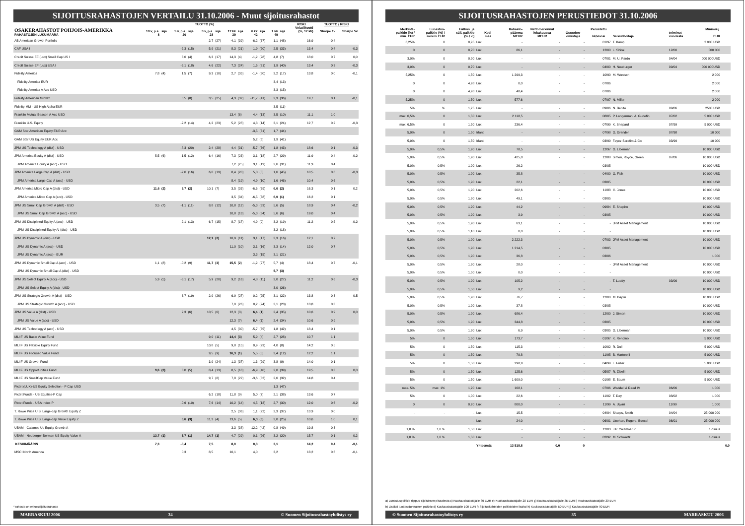SIJOITUSRAHASTOJEN VERTAILU 31.10.2006 - Muut sijoitusrahastot
| | TUOTTO (%) | | | | | | | | | | | | RISKI | TUOTTO / RISKI | |
| --- | --- | --- | --- | --- | --- | --- | --- | --- | --- | --- | --- | --- | --- | --- | --- |
| OSAKERAHASTOT POHJOIS-AMERIKKA | 10 v, p.a. | sija | 5 v, p.a. | sija | 3 v, p.a. | sija | 12 kk | sija | 6 kk | sija | 1 kk | sija | Volatiliteetti (%, 12 kk) | Sharpe 1v | Sharpe 5v |
| RAHASTOJEN LUKUMÄÄRÄ | 8 | | 20 | | 28 | | 39 | | 42 | | 49 | | | | |
| AB American Growth Portfolio | | | | | 2,7 | (27) | -4,1 | (39) | -6,2 | (37) | 1,1 | (48) | 16,9 | -0,4 | |
| CAF USA I | | | -2,3 | (15) | 5,9 | (21) | 8,3 | (21) | 1,9 | (20) | 2,5 | (33) | 13,4 | 0,4 | -0,3 |
| Credit Suisse EF (Lux) Small Cap US I | | | 3,0 | (4) | 6,3 | (17) | 14,3 | (4) | -1,2 | (28) | 4,8 | (7) | 18,0 | 0,7 | 0,0 |
| Credit Suisse EF (Lux) USA I | | | -3,1 | (18) | 4,6 | (22) | 7,3 | (24) | 1,6 | (21) | 1,9 | (40) | 13,4 | 0,3 | -0,3 |
| Fidelity America | 7,8 | (4) | 1,5 | (7) | 9,3 | (10) | 2,7 | (35) | -1,4 | (30) | 3,2 | (17) | 13,8 | 0,0 | -0,1 |
| Fidelity America EUR | | | | | | | | | | | 3,4 | (13) | | | |
| Fidelity America A Acc USD | | | | | | | | | | | 3,3 | (15) | | | |
| Fidelity American Growth | | | 0,5 | (8) | 3,5 | (25) | 4,3 | (32) | -11,7 | (41) | 2,3 | (36) | 19,7 | 0,1 | -0,1 |
| Fidelity MM - US High Alpha EUR | | | | | | | | | | | 3,5 | (11) | | | |
| Franklin Mutual Beacon A Acc USD | | | | | | | 13,4 | (6) | 4,4 | (13) | 3,5 | (10) | 11,1 | 1,0 | |
| Franklin U.S. Equity | | | -2,2 | (14) | 4,2 | (23) | 5,2 | (28) | 4,3 | (14) | 3,1 | (24) | 12,7 | 0,2 | -0,3 |
| GAM Star American Equity EUR Acc | | | | | | | | | -3,5 | (31) | 1,7 | (44) | | | |
| GAM Star US Equity EUR Acc | | | | | | | | | 5,2 | (6) | 1,9 | (41) | | | |
| JPM US Technology A (dist) - USD | | | -8,3 | (20) | 2,4 | (28) | 4,4 | (31) | -5,7 | (36) | 1,8 | (43) | 18,6 | 0,1 | -0,3 |
| JPM America Equity A (dist) - USD | 5,5 | (6) | -1,5 | (12) | 6,4 | (16) | 7,3 | (23) | 3,1 | (18) | 2,7 | (29) | 11,9 | 0,4 | -0,2 |
| JPM America Equity A (acc) - USD | | | | | | | 7,2 | (25) | 3,1 | (19) | 2,6 | (31) | 11,9 | 0,4 | |
| JPM America Large Cap A (dist) - USD | | | -2,6 | (16) | 6,0 | (19) | 8,4 | (20) | 5,0 | (8) | 1,6 | (45) | 10,5 | 0,6 | -0,3 |
| JPM America Large Cap A (acc) - USD | | | | | | | 8,4 | (19) | 4,9 | (10) | 1,6 | (46) | 10,4 | 0,6 | |
| JPM America Micro Cap A (dist) - USD | 11,6 | (2) | 5,7 | (2) | 10,1 | (7) | 3,5 | (33) | -6,6 | (39) | 6,0 | (2) | 16,3 | 0,1 | 0,2 |
| JPM America Micro Cap A (acc) - USD | | | | | | | 3,5 | (34) | -6,5 | (38) | 6,0 | (1) | 16,2 | 0,1 | |
| JPM US Small Cap Growth A (dist) - USD | 3,5 | (7) | -1,1 | (11) | 8,8 | (12) | 10,8 | (12) | -5,3 | (33) | 5,6 | (5) | 18,9 | 0,4 | -0,2 |
| JPM US Small Cap Growth A (acc) - USD | | | | | | | 10,8 | (13) | -5,3 | (34) | 5,6 | (6) | 19,0 | 0,4 | |
| JPM US Disciplined Equity A (acc) - USD | | | -2,1 | (13) | 6,7 | (15) | 8,7 | (17) | 4,9 | (9) | 3,2 | (19) | 11,2 | 0,5 | -0,2 |
| JPM US Disciplined Equity AI (dist) - USD | | | | | | | | | | | 3,2 | (18) | | | |
| JPM US Dynamic A (dist) - USD | | | | | 12,1 | (2) | 10,9 | (11) | 3,1 | (17) | 3,3 | (16) | 12,1 | 0,7 | |
| JPM US Dynamic A (acc) - USD | | | | | | | 11,0 | (10) | 3,1 | (16) | 3,3 | (14) | 12,0 | 0,7 | |
| JPM US Dynamic A (acc) - EUR | | | | | | | | | 3,3 | (15) | 3,1 | (21) | | | |
| JPM US Dynamic Small Cap A (acc) - USD | 1,1 | (8) | -0,2 | (9) | 11,7 | (3) | 15,5 | (2) | -1,2 | (27) | 5,7 | (4) | 18,4 | 0,7 | -0,1 |
| JPM US Dynamic Small Cap A (dist) - USD | | | | | | | | | | | 5,7 | (3) | | | |
| JPM US Select Equity A (acc) - USD | 5,9 | (5) | -3,1 | (17) | 5,9 | (20) | 9,2 | (16) | 4,8 | (11) | 3,0 | (27) | 11,2 | 0,6 | -0,3 |
| JPM US Select Equity A (dist) - USD | | | | | | | | | | | 3,0 | (26) | | | |
| JPM US Strategic Growth A (dist) - USD | | | -6,7 | (19) | 2,9 | (26) | 6,9 | (27) | 0,2 | (25) | 3,1 | (22) | 13,8 | 0,3 | -0,5 |
| JPM US Strategic Growth A (acc) - USD | | | | | | | 7,0 | (26) | 0,2 | (24) | 3,1 | (23) | 13,8 | 0,3 | |
| JPM US Value A (dist) - USD | | | 2,3 | (6) | 10,5 | (6) | 12,3 | (8) | 6,4 | (1) | 2,4 | (35) | 10,6 | 0,9 | 0,0 |
| JPM US Value A (acc) - USD | | | | | | | 12,3 | (7) | 6,4 | (2) | 2,4 | (34) | 10,6 | 0,9 | |
| JPM US Technology A (acc) - USD | | | | | | | 4,5 | (30) | -5,7 | (35) | 1,8 | (42) | 18,4 | 0,1 | |
| MLIIF US Basic Value Fund | | | | | 9,0 | (11) | 14,4 | (3) | 5,9 | (4) | 2,7 | (28) | 10,7 | 1,1 | |
| MLIIF US Flexible Equity Fund | | | | | 10,8 | (5) | 9,8 | (15) | 0,9 | (23) | 4,0 | (8) | 14,2 | 0,5 | |
| MLIIF US Focused Value Fund | | | | | 9,5 | (9) | 16,3 | (1) | 5,5 | (5) | 3,4 | (12) | 12,2 | 1,1 | |
| MLIIF US Growth Fund | | | | | 3,9 | (24) | 1,3 | (37) | -1,3 | (29) | 3,8 | (9) | 14,0 | -0,1 | |
| MLIIF US Opportunities Fund | 9,6 | (3) | 3,0 | (5) | 8,4 | (13) | 8,5 | (18) | -6,9 | (40) | 2,0 | (39) | 19,5 | 0,3 | 0,0 |
| MLIIF US SmallCap Value Fund | | | | | 9,7 | (8) | 7,8 | (22) | -3,6 | (32) | 2,6 | (32) | 14,8 | 0,4 | |
| Pictet (LUX)-US Equity Selection - P Cap USD | | | | | | | | | | | 1,3 | (47) | | | |
| Pictet Funds - US Equities-P Cap | | | | | 6,2 | (18) | 11,8 | (9) | 5,0 | (7) | 2,1 | (38) | 13,6 | 0,7 | |
| Pictet Funds - USA Index P | | | -0,6 | (10) | 7,6 | (14) | 10,2 | (14) | 4,5 | (12) | 2,7 | (30) | 12,0 | 0,6 | -0,2 |
| T. Rowe Price U.S. Large-cap Growth Equity Z | | | | | | | 2,5 | (36) | 1,1 | (22) | 2,3 | (37) | 13,9 | 0,0 | |
| T. Rowe Price U.S. Large-cap Value Equity Z | | | 3,6 | (3) | 11,3 | (4) | 13,6 | (5) | 6,3 | (3) | 3,0 | (25) | 10,6 | 1,0 | 0,1 |
| UBAM - Calamos Us Equity Growth A | | | | | | | -3,3 | (38) | -12,2 | (42) | 0,8 | (49) | 19,8 | -0,3 | |
| UBAM - Neuberger Berman US Equity Value A | 13,7 | (1) | 5,7 | (1) | 14,7 | (1) | 4,7 | (29) | 0,1 | (26) | 3,2 | (20) | 15,7 | 0,1 | 0,2 |
| KESKIMÄÄRIN | 7,3 | | -0,4 | | 7,5 | | 8,0 | | 0,3 | | 3,1 | | 14,2 | 0,4 | -0,1 |
| MSCI North America | | | 0,3 | | 8,5 | | 10,1 | | 4,0 | | 3,2 | | 13,2 | 0,6 | -0,1 |
* rahasto on erikoissijoitusrahasto
MARRASKUU 2006 34 © Suomen Sijoitusrahastoyhdistys ry
SIJOITUSRAHASTOJEN PERUSTIEDOT 31.10.2006
| Merkintä- palkkio (%) / min. EUR | Lunastus- palkkio (%) / minimi EUR | Hallinn. ja säil. palkkio (% / v.) | Koti- maa | Rahasto- pääoma MEUR | Nettomerkinnät lokakuussa MEUR | Osuuden- omistajia | Perustettu kk/vuosi | Salkunhoitaja | toiminut vuodesta | Minimisij. EUR | |
| --- | --- | --- | --- | --- | --- | --- | --- | --- | --- | --- | --- |
| 6,25% | 0 | 0,95 | Lux. | - | - | - | 01/97 | T. Kamp | | 2 000 USD | |
| 0 | 0 | 0,70 | Lux. | 86,1 | - | - | 12/00 | L. Shirai | 12/00 | 500 000 | |
| 3,0% | 0 | 0,90 | Lux. | - | - | - | 07/01 | M. U. Pardo | 04/04 | 000 000USD | |
| 3,0% | 0 | 0,70 | Lux. | - | - | - | 04/00 | H. Neuburger | 09/04 | 000 000USD | |
| 5,25% | 0 | 1,50 | Lux. | 1 299,3 | - | - | 10/90 | M. Wonisch | | 2 000 | |
| 0 | 0 | 4,98 | Lux. | 0,0 | - | - | 07/06 | | | 2 000 | |
| 0 | 0 | 4,98 | Lux. | 48,4 | - | - | 07/06 | | | 2 000 | |
| 5,25% | 0 | 1,50 | Lux. | 577,6 | - | - | 07/97 | N. Miller | | 2 000 | |
| 5% | % | 1,25 | Lux. | - | - | - | 09/06 | N. Benito | 09/06 | 2500 USD | |
| max. 6,5% | 0 | 1,50 | Lux. | 2 118,5 | - | - | 08/05 | P. Langerman, A. Gudefin | 07/02 | 5 000 USD | |
| max. 6,5% | 0 | 1,50 | Lux. | 236,4 | - | - | 07/99 | K. Shepard | 07/99 | 5 000 USD | |
| 5,0% | 0 | 1,50 | Irlanti | - | - | - | 07/98 | G. Grender | 07/98 | 10 000 | |
| 5,0% | 0 | 1,50 | Irlanti | - | - | - | 03/99 | Fayez Sarofim & Co. | 03/99 | 10 000 | |
| 5,0% | 0,5% | 1,90 | Lux. | 78,5 | - | - | 12/97 | G. Liberman | | 10 000 USD | |
| 5,0% | 0,5% | 1,90 | Lux. | 425,8 | - | - | 12/88 | Simon, Royce, Green | 07/06 | 10 000 USD | |
| 5,0% | 0,5% | 1,90 | Lux. | 26,2 | - | - | 03/05 | | | 10 000 USD | |
| 5,0% | 0,5% | 1,90 | Lux. | 35,8 | - | - | 04/00 | G. Fish | | 10 000 USD | |
| 5,0% | 0,5% | 1,90 | Lux. | 22,1 | - | - | 03/05 | | | 10 000 USD | |
| 5,0% | 0,5% | 1,90 | Lux. | 202,6 | - | - | 11/88 | C. Jones | | 10 000 USD | |
| 5,0% | 0,5% | 1,90 | Lux. | 49,1 | - | - | 03/05 | | | 10 000 USD | |
| 5,0% | 0,5% | 1,90 | Lux. | 44,2 | - | - | 09/84 | E. Shapiro | | 10 000 USD | |
| 5,0% | 0,5% | 1,90 | Lux. | 3,9 | - | - | 03/05 | | | 10 000 USD | |
| 5,0% | 0,5% | 1,90 | Lux. | 63,1 | - | - | - | JPM Asset Management | | 10 000 USD | |
| 5,0% | 0,5% | 1,10 | Lux. | 0,0 | - | - | - | | | 10 000 USD | |
| 5,0% | 0,5% | 1,90 | Lux. | 2 222,3 | - | - | 07/03 | JPM Asset Management | | 10 000 USD | |
| 5,0% | 0,5% | 1,90 | Lux. | 1 214,5 | - | - | 03/05 | | | 10 000 USD | |
| 5,0% | 0,5% | 1,90 | Lux. | 36,8 | - | - | 03/06 | | | 1 000 | |
| 5,0% | 0,5% | 1,90 | Lux. | 28,0 | - | - | - | JPM Asset Management | | 10 000 USD | |
| 5,0% | 0,5% | 1,50 | Lux. | 0,0 | - | - | - | | | 10 000 USD | |
| 5,0% | 0,5% | 1,90 | Lux. | 105,2 | - | - | - | T. Luddy | 03/06 | 10 000 USD | |
| 5,0% | 0,5% | 1,50 | Lux. | 9,2 | - | - | - | | | 10 000 USD | |
| 5,0% | 0,5% | 1,90 | Lux. | 76,7 | - | - | 12/00 | M. Baylin | | 10 000 USD | |
| 5,0% | 0,5% | 1,90 | Lux. | 37,8 | - | - | 03/05 | | | 10 000 USD | |
| 5,0% | 0,5% | 1,90 | Lux. | 686,4 | - | - | 12/00 | J. Simon | | 10 000 USD | |
| 5,0% | 0,5% | 1,90 | Lux. | 344,8 | - | - | 03/05 | | | 10 000 USD | |
| 5,0% | 0,5% | 1,90 | Lux. | 6,9 | - | - | 03/05 | G. Liberman | | 10 000 USD | |
| 5% | 0 | 1,50 | Lux. | 173,7 | - | - | 01/97 | K. Rendino | | 5 000 USD | |
| 5% | 0 | 1,50 | Lux. | 115,3 | - | - | 10/02 | R. Doll | | 5 000 USD | |
| 5% | 0 | 1,50 | Lux. | 79,8 | - | - | 11/95 | B. Martorelli | | 5 000 USD | |
| 5% | 0 | 1,50 | Lux. | 298,9 | - | - | 04/99 | L. Fuller | | 5 000 USD | |
| 5% | 0 | 1,50 | Lux. | 125,6 | - | - | 05/87 | R. Zibelli | | 5 000 USD | |
| 5% | 0 | 1,50 | Lux. | 1 609,0 | - | - | 01/98 | E. Baum | | 5 000 USD | |
| max. 5% | max. 1% | 1,20 | Lux. | 168,1 | - | - | 07/06 | Waddell & Reed IM | 06/06 | 1 000 | |
| 5% | 0 | 1,00 | Lux. | 22,6 | - | - | 11/02 | T. Day | 08/02 | 1 000 | |
| 0 | 0 | 0,20 | Lux. | 800,0 | - | - | 11/99 | A. Ujvari | 11/99 | 1 000 | |
| - | - | - | Lux. | 15,5 | - | - | 04/04 | Sharps, Smith | 04/04 | 25 000 000 | |
| - | - | - | Lux. | 24,0 | - | - | 06/01 | Linehan, Rogers, Boesel | 06/01 | 25 000 000 | |
| 1,0 % | 1,0 % | 1,50 | Lux. | - | - | - | 12/03 | J.P. Calamos Sr | | 1 osuus | |
| 1,0 % | 1,0 % | 1,50 | Lux. | - | - | - | 02/92 | M. Schwartz | | 1 osuus | |
| | | | Yhteensä: | 13 518,8 | 0,0 | 0 | | | | | 0,0 |
a) Lunastuspalkkio riippuu sijoituksen pituudesta c) Kuukausisäästäjälle 80 EUR e) Kuukausisäästäjälle 20 EUR g) Kuukausisäästäjälle 35 EUR i) Kuukausisäästäjälle 30 EUR
b) Lisäksi tuottosidonnainen palkkio d) Kuukausisäästäjälle 100 EUR f) Sijoituskohteiden palkkioiden lisäksi h) Kuukausisäästäjälle 50 EUR j) Kuukausisäästäjälle 90 EUR
© Suomen Sijoitusrahastoyhdistys ry 35 MARRASKUU 2006